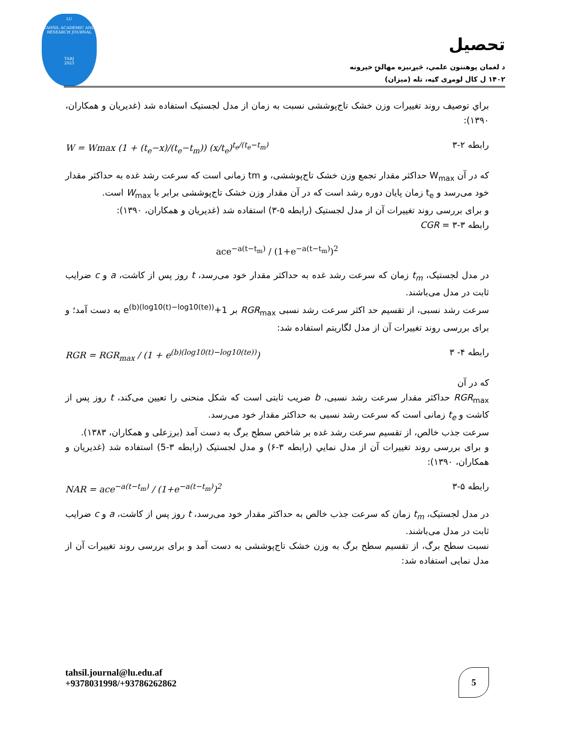LU
TAHSIL ACADEMIC AND RESEARCH JOURNAL
TARJ
2023
تحصیل
د لغمان پوهنتون علمي، څېړنيزه مهالنۍ خپرونه
۱۴۰۲ ل کال لومړی ګڼه، تله (میزان)
براي توصيف روند تغييرات وزن خشک تاج‌پوششی نسبت به زمان از مدل لجستیک استفاده شد (غدیریان و همکاران، ۱۳۹۰):
W = Wmax (1 + (t<sub>e</sub>−x)/(t<sub>e</sub>−t<sub>m</sub>)) (x/t<sub>e</sub>)<sup>t<sub>e</sub>/(t<sub>e</sub>−t<sub>m</sub>)</sup> رابطه ۲-۳
که در آن W<sub>max</sub> حداکثر مقدار تجمع وزن خشک تاج‌پوششی، و tm زمانی است که سرعت رشد غده به حداکثر مقدار خود می‌رسد و t<sub>e</sub> زمان پایان دوره رشد است که در آن مقدار وزن خشک تاج‌پوششی برابر با W<sub>max</sub> است.
و برای بررسی روند تغییرات آن از مدل لجستیک (رابطه ۵-۳) استفاده شد (غدیریان و همکاران، ۱۳۹۰):
رابطه ۳-۳ = CGR
ace<sup>−a(t−t<sub>m</sub>)</sup> / (1+e<sup>−a(t−t<sub>m</sub>)</sup>)<sup>2</sup>
در مدل لجستیک، t<sub>m</sub> زمان که سرعت رشد غده به حداکثر مقدار خود می‌رسد، t روز پس از کاشت، a و c ضرایب ثابت در مدل می‌باشند.
سرعت رشد نسبی، از تقسیم حد اکثر سرعت رشد نسبی RGR<sub>max</sub> بر 1+e<sup>(b)(log10(t)−log10(te))</sup> به دست آمد؛ و برای بررسی روند تغییرات آن از مدل لگاریتم استفاده شد:
RGR = RGR<sub>max</sub> / (1 + e<sup>(b)(log10(t)−log10(te))</sup>) رابطه ۴- ۳
که در آن
RGR<sub>max</sub> حداکثر مقدار سرعت رشد نسبی، b ضریب ثابتی است که شکل منحنی را تعیین می‌کند، t روز پس از کاشت و t<sub>e</sub> زمانی است که سرعت رشد نسبی به حداکثر مقدار خود می‌رسد.
سرعت جذب خالص، از تقسیم سرعت رشد غده بر شاخص سطح برگ به دست آمد (برزعلی و همکاران، ۱۳۸۳).
و برای بررسی روند تغییرات آن از مدل نمایي (رابطه ۳-۶) و مدل لجستیک (رابطه ۳-5) استفاده شد (غدیریان و همکاران، ۱۳۹۰):
NAR = ace<sup>−a(t−t<sub>m</sub>)</sup> / (1+e<sup>−a(t−t<sub>m</sub>)</sup>)<sup>2</sup> رابطه ۵-۳
در مدل لجستیک، t<sub>m</sub> زمان که سرعت جذب خالص به حداکثر مقدار خود می‌رسد، t روز پس از کاشت، a و c ضرایب ثابت در مدل می‌باشند.
نسبت سطح برگ، از تقسیم سطح برگ به وزن خشک تاج‌پوششی به دست آمد و برای بررسی روند تغییرات آن از مدل نمایی استفاده شد:
tahsil.journal@lu.edu.af
+9378031998/+93786262862
5